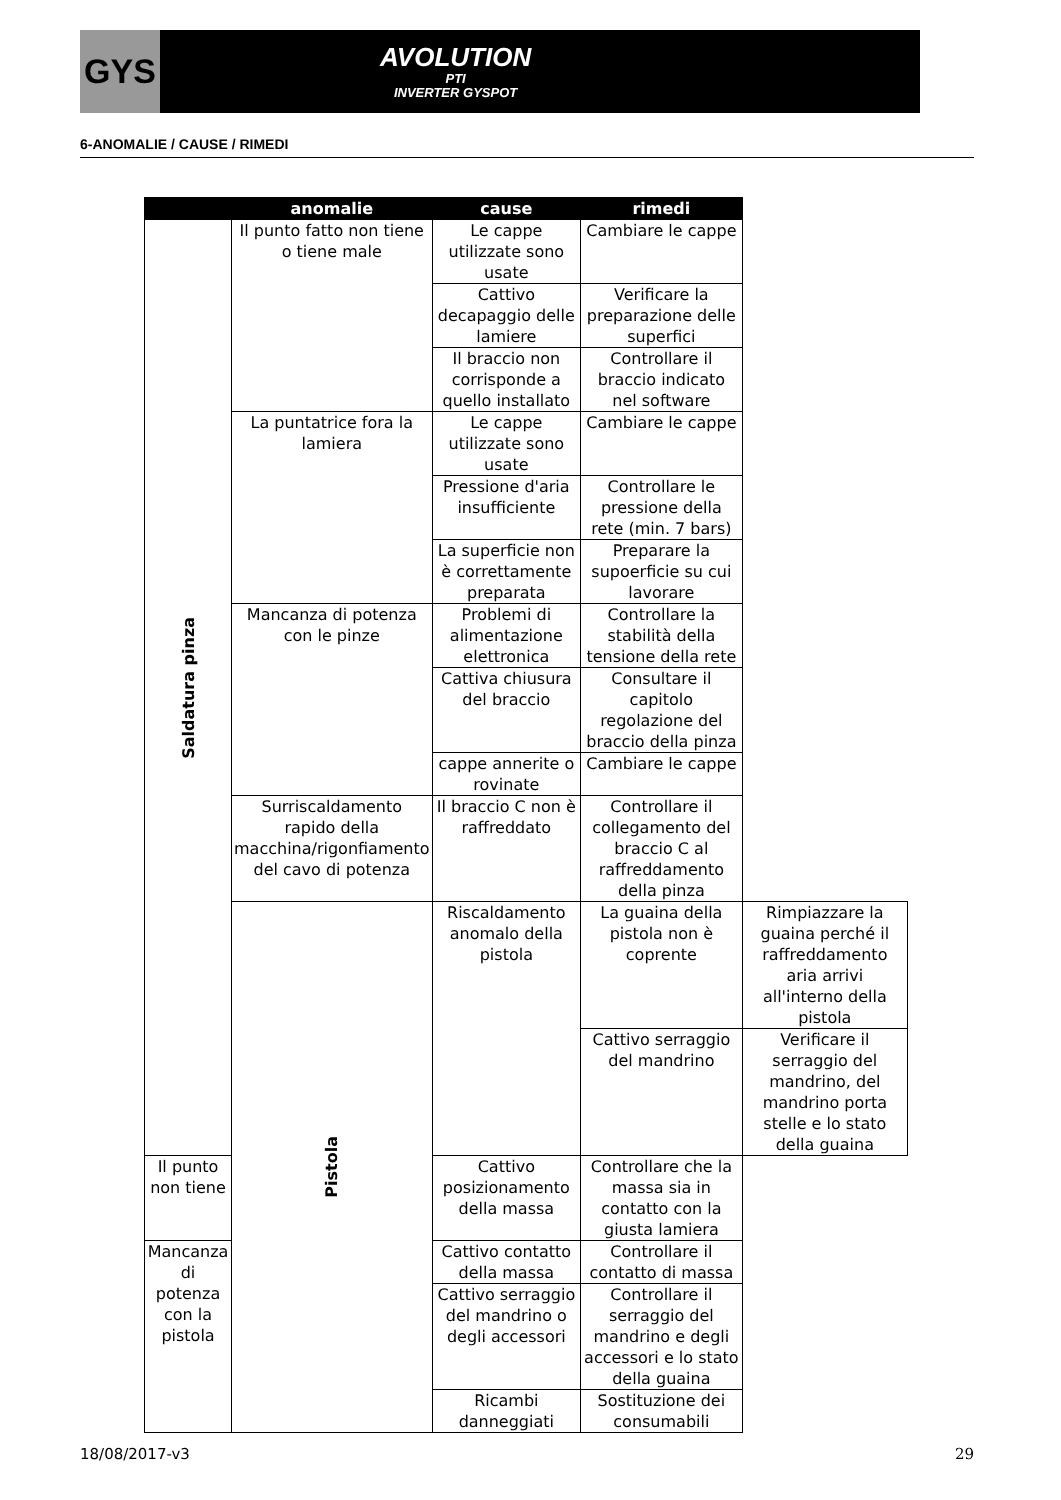GYS
AVOLUTION
PTI
INVERTER GYSPOT
6-ANOMALIE / CAUSE / RIMEDI
| | anomalie | cause | rimedi | |
| --- | --- | --- | --- | --- |
| Saldatura pinza | Il punto fatto non tiene o tiene male | Le cappe utilizzate sono usate | Cambiare le cappe | |
| | | Cattivo decapaggio delle lamiere | Verificare la preparazione delle superfici | |
| | | Il braccio non corrisponde a quello installato | Controllare il braccio indicato nel software | |
| | La puntatrice fora la lamiera | Le cappe utilizzate sono usate | Cambiare le cappe | |
| | | Pressione d'aria insufficiente | Controllare le pressione della rete (min. 7 bars) | |
| | | La superficie non è correttamente preparata | Preparare la supoerficie su cui lavorare | |
| | Mancanza di potenza con le pinze | Problemi di alimentazione elettronica | Controllare la stabilità della tensione della rete | |
| | | Cattiva chiusura del braccio | Consultare il capitolo regolazione del braccio della pinza | |
| | | cappe annerite o rovinate | Cambiare le cappe | |
| | Surriscaldamento rapido della macchina/rigonfiamento del cavo di potenza | Il braccio C non è raffreddato | Controllare il collegamento del braccio C al raffreddamento della pinza | |
| | Pistola | Riscaldamento anomalo della pistola | La guaina della pistola non è coprente | Rimpiazzare la guaina perché il raffreddamento aria arrivi all'interno della pistola |
| | | | Cattivo serraggio del mandrino | Verificare il serraggio del mandrino, del mandrino porta stelle e lo stato della guaina |
| Il punto non tiene | | Cattivo posizionamento della massa | Controllare che la massa sia in contatto con la giusta lamiera | |
| Mancanza di potenza con la pistola | | Cattivo contatto della massa | Controllare il contatto di massa | |
| | | Cattivo serraggio del mandrino o degli accessori | Controllare il serraggio del mandrino e degli accessori e lo stato della guaina | |
| | | Ricambi danneggiati | Sostituzione dei consumabili | |
18/08/2017-v3 29